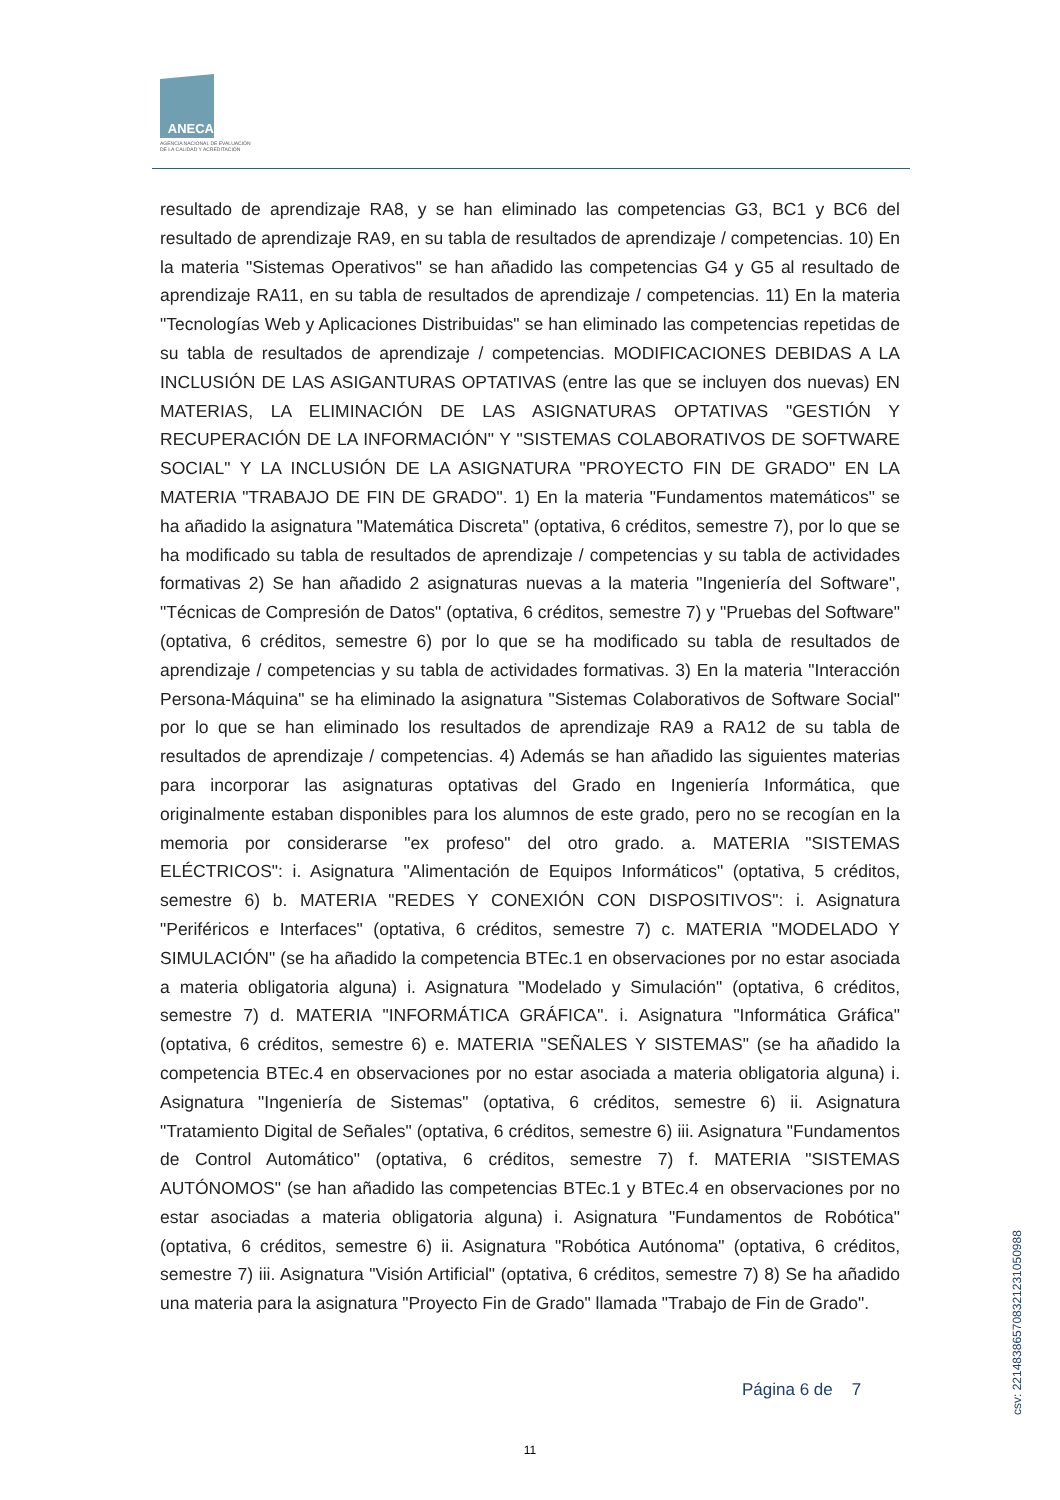ANECA
AGENCIA NACIONAL DE EVALUACIÓN
DE LA CALIDAD Y ACREDITACIÓN
resultado de aprendizaje RA8, y se han eliminado las competencias G3, BC1 y BC6 del resultado de aprendizaje RA9, en su tabla de resultados de aprendizaje / competencias. 10) En la materia "Sistemas Operativos" se han añadido las competencias G4 y G5 al resultado de aprendizaje RA11, en su tabla de resultados de aprendizaje / competencias. 11) En la materia "Tecnologías Web y Aplicaciones Distribuidas" se han eliminado las competencias repetidas de su tabla de resultados de aprendizaje / competencias. MODIFICACIONES DEBIDAS A LA INCLUSIÓN DE LAS ASIGANTURAS OPTATIVAS (entre las que se incluyen dos nuevas) EN MATERIAS, LA ELIMINACIÓN DE LAS ASIGNATURAS OPTATIVAS "GESTIÓN Y RECUPERACIÓN DE LA INFORMACIÓN" Y "SISTEMAS COLABORATIVOS DE SOFTWARE SOCIAL" Y LA INCLUSIÓN DE LA ASIGNATURA "PROYECTO FIN DE GRADO" EN LA MATERIA "TRABAJO DE FIN DE GRADO". 1) En la materia "Fundamentos matemáticos" se ha añadido la asignatura "Matemática Discreta" (optativa, 6 créditos, semestre 7), por lo que se ha modificado su tabla de resultados de aprendizaje / competencias y su tabla de actividades formativas 2) Se han añadido 2 asignaturas nuevas a la materia "Ingeniería del Software", "Técnicas de Compresión de Datos" (optativa, 6 créditos, semestre 7) y "Pruebas del Software" (optativa, 6 créditos, semestre 6) por lo que se ha modificado su tabla de resultados de aprendizaje / competencias y su tabla de actividades formativas. 3) En la materia "Interacción Persona-Máquina" se ha eliminado la asignatura "Sistemas Colaborativos de Software Social" por lo que se han eliminado los resultados de aprendizaje RA9 a RA12 de su tabla de resultados de aprendizaje / competencias. 4) Además se han añadido las siguientes materias para incorporar las asignaturas optativas del Grado en Ingeniería Informática, que originalmente estaban disponibles para los alumnos de este grado, pero no se recogían en la memoria por considerarse "ex profeso" del otro grado. a. MATERIA "SISTEMAS ELÉCTRICOS": i. Asignatura "Alimentación de Equipos Informáticos" (optativa, 5 créditos, semestre 6) b. MATERIA "REDES Y CONEXIÓN CON DISPOSITIVOS": i. Asignatura "Periféricos e Interfaces" (optativa, 6 créditos, semestre 7) c. MATERIA "MODELADO Y SIMULACIÓN" (se ha añadido la competencia BTEc.1 en observaciones por no estar asociada a materia obligatoria alguna) i. Asignatura "Modelado y Simulación" (optativa, 6 créditos, semestre 7) d. MATERIA "INFORMÁTICA GRÁFICA". i. Asignatura "Informática Gráfica" (optativa, 6 créditos, semestre 6) e. MATERIA "SEÑALES Y SISTEMAS" (se ha añadido la competencia BTEc.4 en observaciones por no estar asociada a materia obligatoria alguna) i. Asignatura "Ingeniería de Sistemas" (optativa, 6 créditos, semestre 6) ii. Asignatura "Tratamiento Digital de Señales" (optativa, 6 créditos, semestre 6) iii. Asignatura "Fundamentos de Control Automático" (optativa, 6 créditos, semestre 7) f. MATERIA "SISTEMAS AUTÓNOMOS" (se han añadido las competencias BTEc.1 y BTEc.4 en observaciones por no estar asociadas a materia obligatoria alguna) i. Asignatura "Fundamentos de Robótica" (optativa, 6 créditos, semestre 6) ii. Asignatura "Robótica Autónoma" (optativa, 6 créditos, semestre 7) iii. Asignatura "Visión Artificial" (optativa, 6 créditos, semestre 7) 8) Se ha añadido una materia para la asignatura "Proyecto Fin de Grado" llamada "Trabajo de Fin de Grado".
Página 6 de 7
11
csv: 221483865708321231050988